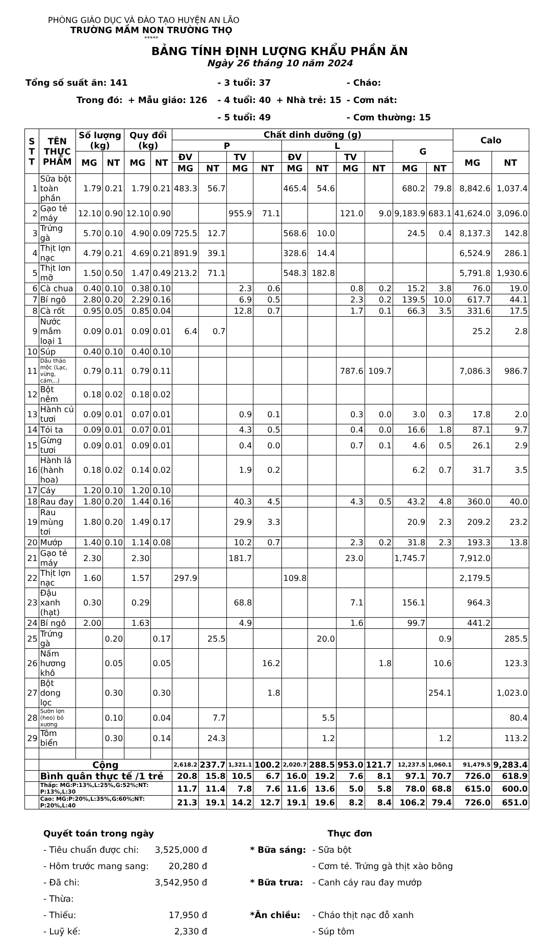PHÒNG GIÁO DỤC VÀ ĐÀO TẠO HUYỆN AN LÃO
TRƯỜNG MẦM NON TRƯỜNG THỌ
*****
BẢNG TÍNH ĐỊNH LƯỢNG KHẨU PHẦN ĂN
Ngày 26 tháng 10 năm 2024
| Tổng số suất ăn: 141 | | | - 3 tuổi: 37 | | - Cháo: |
| Trong đó: | + Mẫu giáo: 126 | | - 4 tuổi: 40 | + Nhà trẻ: 15 | - Cơm nát: |
| | | | - 5 tuổi: 49 | | - Cơm thường: 15 |
| S T T | TÊN THỰC PHẨM | Số lượng (kg) | | Quy đổi (kg) | | Chất dinh dưỡng (g) | | | | | | | | | | Calo | |
| --- | --- | --- | --- | --- | --- | --- | --- | --- | --- | --- | --- | --- | --- | --- | --- | --- | --- |
| | | | | | | P | | | | L | | | | G | | | |
| | | MG | NT | MG | NT | ĐV | | TV | | ĐV | | TV | | | | MG | NT |
| | | | | | | MG | NT | MG | NT | MG | NT | MG | NT | MG | NT | | |
| 1 | Sữa bột toàn phần | 1.79 | 0.21 | 1.79 | 0.21 | 483.3 | 56.7 | | | 465.4 | 54.6 | | | 680.2 | 79.8 | 8,842.6 | 1,037.4 |
| 2 | Gạo tẻ máy | 12.10 | 0.90 | 12.10 | 0.90 | | | 955.9 | 71.1 | | | 121.0 | 9.0 | 9,183.9 | 683.1 | 41,624.0 | 3,096.0 |
| 3 | Trứng gà | 5.70 | 0.10 | 4.90 | 0.09 | 725.5 | 12.7 | | | 568.6 | 10.0 | | | 24.5 | 0.4 | 8,137.3 | 142.8 |
| 4 | Thịt lợn nạc | 4.79 | 0.21 | 4.69 | 0.21 | 891.9 | 39.1 | | | 328.6 | 14.4 | | | | | 6,524.9 | 286.1 |
| 5 | Thịt lơn mỡ | 1.50 | 0.50 | 1.47 | 0.49 | 213.2 | 71.1 | | | 548.3 | 182.8 | | | | | 5,791.8 | 1,930.6 |
| 6 | Cà chua | 0.40 | 0.10 | 0.38 | 0.10 | | | 2.3 | 0.6 | | | 0.8 | 0.2 | 15.2 | 3.8 | 76.0 | 19.0 |
| 7 | Bí ngô | 2.80 | 0.20 | 2.29 | 0.16 | | | 6.9 | 0.5 | | | 2.3 | 0.2 | 139.5 | 10.0 | 617.7 | 44.1 |
| 8 | Cà rốt | 0.95 | 0.05 | 0.85 | 0.04 | | | 12.8 | 0.7 | | | 1.7 | 0.1 | 66.3 | 3.5 | 331.6 | 17.5 |
| 9 | Nước mắm loại 1 | 0.09 | 0.01 | 0.09 | 0.01 | 6.4 | 0.7 | | | | | | | | | 25.2 | 2.8 |
| 10 | Súp | 0.40 | 0.10 | 0.40 | 0.10 | | | | | | | | | | | | |
| 11 | Dầu thảo mộc (Lạc, vừng, cám,..) | 0.79 | 0.11 | 0.79 | 0.11 | | | | | | | 787.6 | 109.7 | | | 7,086.3 | 986.7 |
| 12 | Bột nêm | 0.18 | 0.02 | 0.18 | 0.02 | | | | | | | | | | | | |
| 13 | Hành củ tươi | 0.09 | 0.01 | 0.07 | 0.01 | | | 0.9 | 0.1 | | | 0.3 | 0.0 | 3.0 | 0.3 | 17.8 | 2.0 |
| 14 | Tỏi ta | 0.09 | 0.01 | 0.07 | 0.01 | | | 4.3 | 0.5 | | | 0.4 | 0.0 | 16.6 | 1.8 | 87.1 | 9.7 |
| 15 | Gừng tươi | 0.09 | 0.01 | 0.09 | 0.01 | | | 0.4 | 0.0 | | | 0.7 | 0.1 | 4.6 | 0.5 | 26.1 | 2.9 |
| 16 | Hành lá (hành hoa) | 0.18 | 0.02 | 0.14 | 0.02 | | | 1.9 | 0.2 | | | | | 6.2 | 0.7 | 31.7 | 3.5 |
| 17 | Cáy | 1.20 | 0.10 | 1.20 | 0.10 | | | | | | | | | | | | |
| 18 | Rau đay | 1.80 | 0.20 | 1.44 | 0.16 | | | 40.3 | 4.5 | | | 4.3 | 0.5 | 43.2 | 4.8 | 360.0 | 40.0 |
| 19 | Rau mùng tơi | 1.80 | 0.20 | 1.49 | 0.17 | | | 29.9 | 3.3 | | | | | 20.9 | 2.3 | 209.2 | 23.2 |
| 20 | Mướp | 1.40 | 0.10 | 1.14 | 0.08 | | | 10.2 | 0.7 | | | 2.3 | 0.2 | 31.8 | 2.3 | 193.3 | 13.8 |
| 21 | Gạo tẻ máy | 2.30 | | 2.30 | | | | 181.7 | | | | 23.0 | | 1,745.7 | | 7,912.0 | |
| 22 | Thịt lợn nạc | 1.60 | | 1.57 | | 297.9 | | | | 109.8 | | | | | | 2,179.5 | |
| 23 | Đậu xanh (hạt) | 0.30 | | 0.29 | | | | 68.8 | | | | 7.1 | | 156.1 | | 964.3 | |
| 24 | Bí ngô | 2.00 | | 1.63 | | | | 4.9 | | | | 1.6 | | 99.7 | | 441.2 | |
| 25 | Trứng gà | | 0.20 | | 0.17 | | 25.5 | | | | 20.0 | | | | 0.9 | | 285.5 |
| 26 | Nấm hương khô | | 0.05 | | 0.05 | | | | 16.2 | | | | 1.8 | | 10.6 | | 123.3 |
| 27 | Bột dong lọc | | 0.30 | | 0.30 | | | | 1.8 | | | | | | 254.1 | | 1,023.0 |
| 28 | Sườn lợn (heo) bỏ xương | | 0.10 | | 0.04 | | 7.7 | | | | 5.5 | | | | | | 80.4 |
| 29 | Tôm biển | | 0.30 | | 0.14 | | 24.3 | | | | 1.2 | | | | 1.2 | | 113.2 |
| | Cộng | | | | | 2,618.2 | 237.7 | 1,321.1 | 100.2 | 2,020.7 | 288.5 | 953.0 | 121.7 | 12,237.5 | 1,060.1 | 91,479.5 | 9,283.4 |
| | Bình quân thực tế /1 trẻ | | | | | 20.8 | 15.8 | 10.5 | 6.7 | 16.0 | 19.2 | 7.6 | 8.1 | 97.1 | 70.7 | 726.0 | 618.9 |
| | Thấp: MG:P:13%,L:25%,G:52%;NT: P:13%,L:30 | | | | | 11.7 | 11.4 | 7.8 | 7.6 | 11.6 | 13.6 | 5.0 | 5.8 | 78.0 | 68.8 | 615.0 | 600.0 |
| | Cao: MG:P:20%,L:35%,G:60%;NT: P:20%,L:40 | | | | | 21.3 | 19.1 | 14.2 | 12.7 | 19.1 | 19.6 | 8.2 | 8.4 | 106.2 | 79.4 | 726.0 | 651.0 |
| Quyết toán trong ngày | |
| - Tiêu chuẩn được chi: | 3,525,000 đ |
| - Hôm trước mang sang: | 20,280 đ |
| - Đã chi: | 3,542,950 đ |
| - Thừa: | |
| - Thiếu: | 17,950 đ |
| - Luỹ kế: | 2,330 đ |
| | Thực đơn |
| * Bữa sáng: | - Sữa bột |
| | - Cơm tẻ. Trứng gà thịt xào bông |
| * Bữa trưa: | - Canh cáy rau đay mướp |
| *Ăn chiều: | - Cháo thịt nạc đỗ xanh |
| | - Súp tôm |